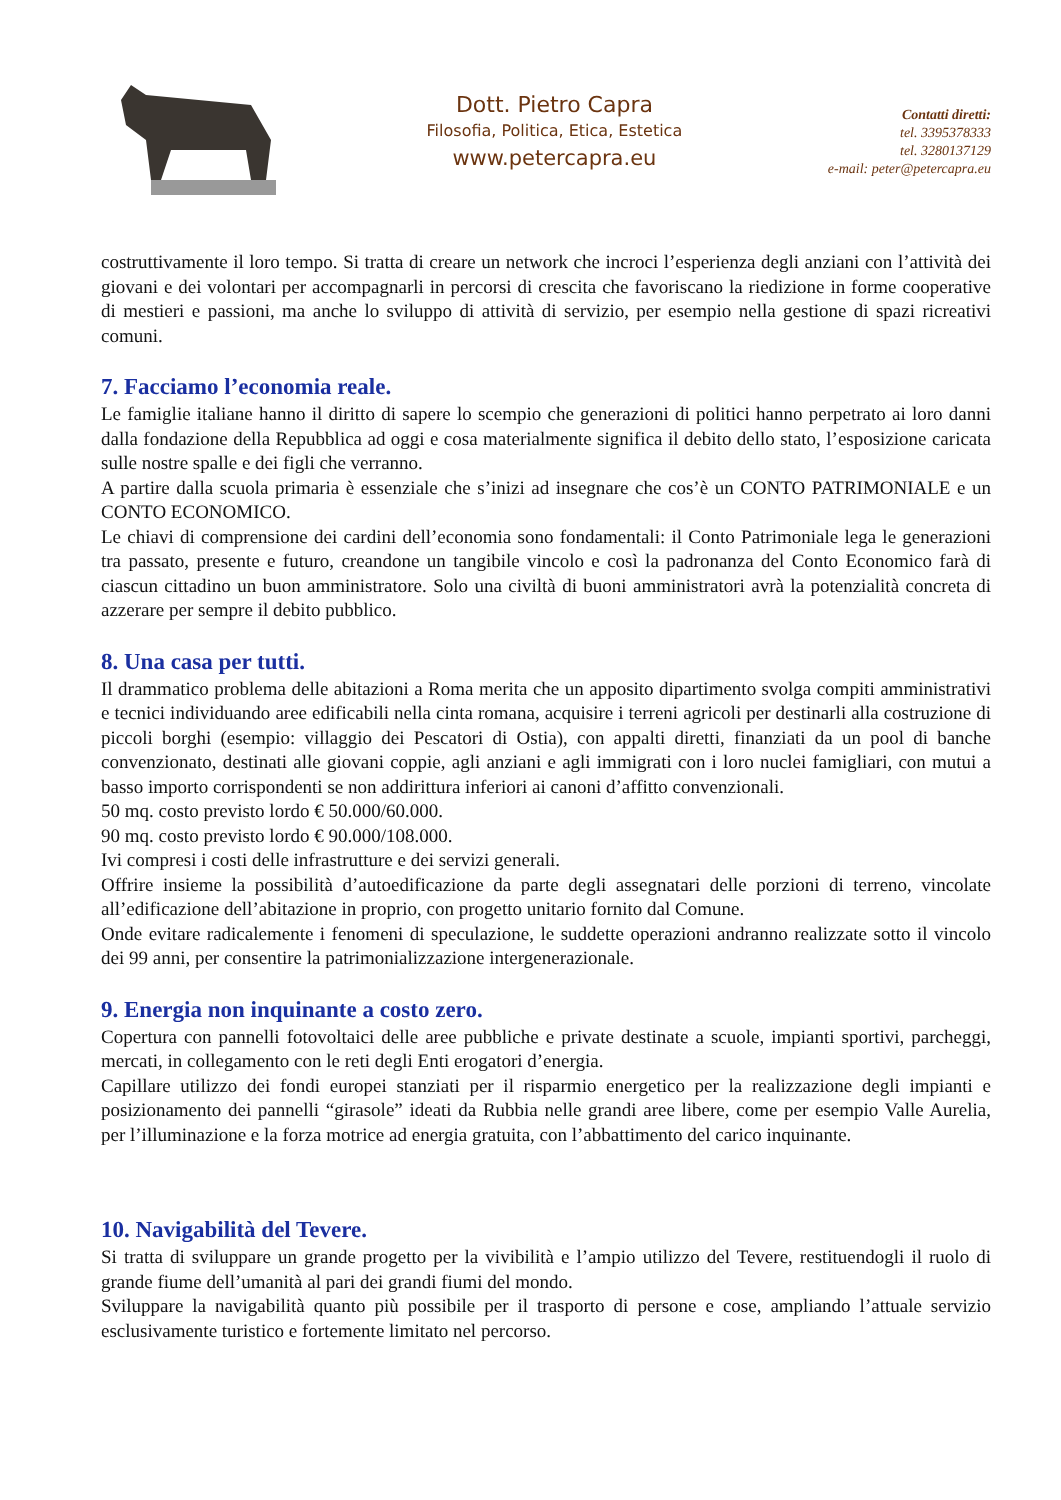Dott. Pietro Capra
Filosofia, Politica, Etica, Estetica
www.petercapra.eu
Contatti diretti:
tel. 3395378333
tel. 3280137129
e-mail: peter@petercapra.eu
costruttivamente il loro tempo. Si tratta di creare un network che incroci l’esperienza degli anziani con l’attività dei giovani e dei volontari per accompagnarli in percorsi di crescita che favoriscano la riedizione in forme cooperative di mestieri e passioni, ma anche lo sviluppo di attività di servizio, per esempio nella gestione di spazi ricreativi comuni.
7. Facciamo l’economia reale.
Le famiglie italiane hanno il diritto di sapere lo scempio che generazioni di politici hanno perpetrato ai loro danni dalla fondazione della Repubblica ad oggi e cosa materialmente significa il debito dello stato, l’esposizione caricata sulle nostre spalle e dei figli che verranno.
A partire dalla scuola primaria è essenziale che s’inizi ad insegnare che cos’è un CONTO PATRIMONIALE e un CONTO ECONOMICO.
Le chiavi di comprensione dei cardini dell’economia sono fondamentali: il Conto Patrimoniale lega le generazioni tra passato, presente e futuro, creandone un tangibile vincolo e così la padronanza del Conto Economico farà di ciascun cittadino un buon amministratore. Solo una civiltà di buoni amministratori avrà la potenzialità concreta di azzerare per sempre il debito pubblico.
8. Una casa per tutti.
Il drammatico problema delle abitazioni a Roma merita che un apposito dipartimento svolga compiti amministrativi e tecnici individuando aree edificabili nella cinta romana, acquisire i terreni agricoli per destinarli alla costruzione di piccoli borghi (esempio: villaggio dei Pescatori di Ostia), con appalti diretti, finanziati da un pool di banche convenzionato, destinati alle giovani coppie, agli anziani e agli immigrati con i loro nuclei famigliari, con mutui a basso importo corrispondenti se non addirittura inferiori ai canoni d’affitto convenzionali.
50 mq. costo previsto lordo € 50.000/60.000.
90 mq. costo previsto lordo € 90.000/108.000.
Ivi compresi i costi delle infrastrutture e dei servizi generali.
Offrire insieme la possibilità d’autoedificazione da parte degli assegnatari delle porzioni di terreno, vincolate all’edificazione dell’abitazione in proprio, con progetto unitario fornito dal Comune.
Onde evitare radicalemente i fenomeni di speculazione, le suddette operazioni andranno realizzate sotto il vincolo dei 99 anni, per consentire la patrimonializzazione intergenerazionale.
9. Energia non inquinante a costo zero.
Copertura con pannelli fotovoltaici delle aree pubbliche e private destinate a scuole, impianti sportivi, parcheggi, mercati, in collegamento con le reti degli Enti erogatori d’energia.
Capillare utilizzo dei fondi europei stanziati per il risparmio energetico per la realizzazione degli impianti e posizionamento dei pannelli “girasole” ideati da Rubbia nelle grandi aree libere, come per esempio Valle Aurelia, per l’illuminazione e la forza motrice ad energia gratuita, con l’abbattimento del carico inquinante.
10. Navigabilità del Tevere.
Si tratta di sviluppare un grande progetto per la vivibilità e l’ampio utilizzo del Tevere, restituendogli il ruolo di grande fiume dell’umanità al pari dei grandi fiumi del mondo.
Sviluppare la navigabilità quanto più possibile per il trasporto di persone e cose, ampliando l’attuale servizio esclusivamente turistico e fortemente limitato nel percorso.